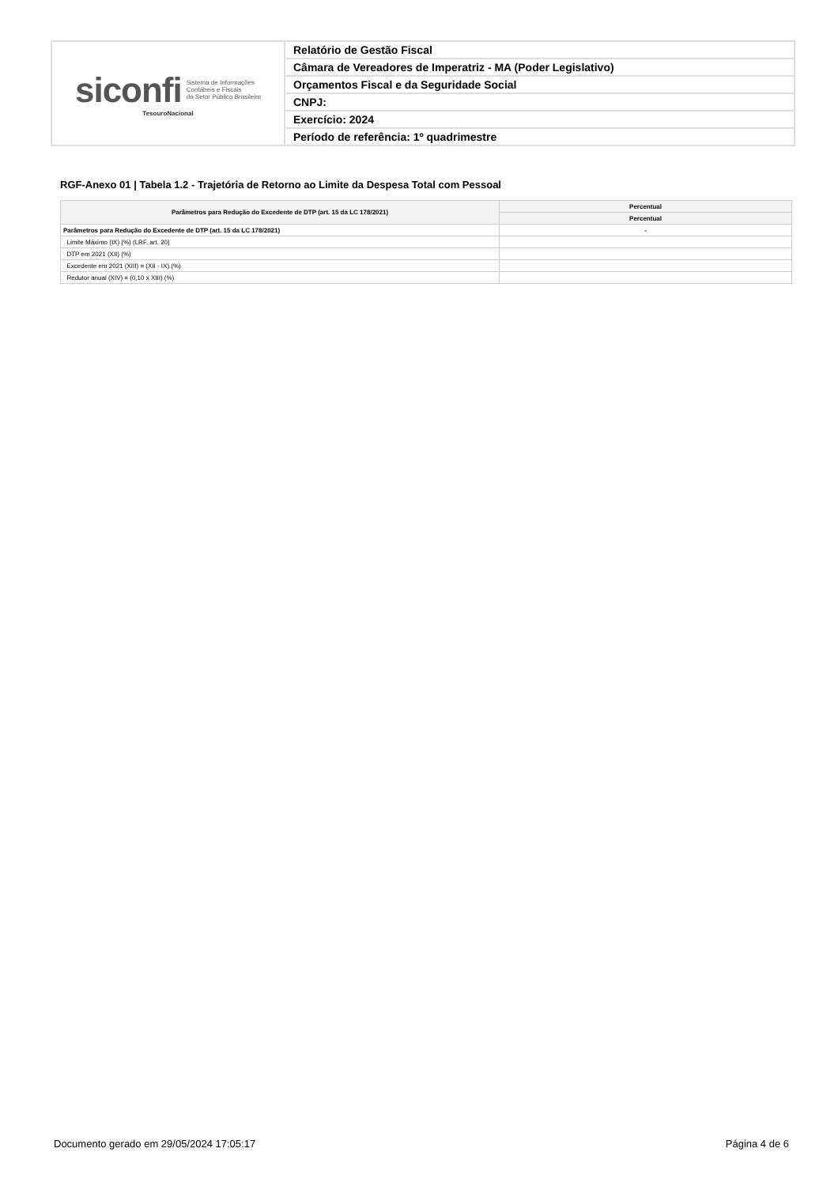siconfi Sistema de Informações
Contábeis e Fiscais
do Setor Público Brasileiro
TesouroNacional
Relatório de Gestão Fiscal
Câmara de Vereadores de Imperatriz - MA (Poder Legislativo)
Orçamentos Fiscal e da Seguridade Social
CNPJ:
Exercício: 2024
Período de referência: 1º quadrimestre
RGF-Anexo 01 | Tabela 1.2 - Trajetória de Retorno ao Limite da Despesa Total com Pessoal
| Parâmetros para Redução do Excedente de DTP (art. 15 da LC 178/2021) | Percentual |
| --- | --- |
| | Percentual |
| Parâmetros para Redução do Excedente de DTP (art. 15 da LC 178/2021) | - |
| Limite Máximo (IX) (%) (LRF, art. 20) | |
| DTP em 2021 (XII) (%) | |
| Excedente em 2021 (XIII) = (XII - IX) (%) | |
| Redutor anual (XIV) = (0,10 x XIII) (%) | |
Documento gerado em 29/05/2024 17:05:17 Página 4 de 6